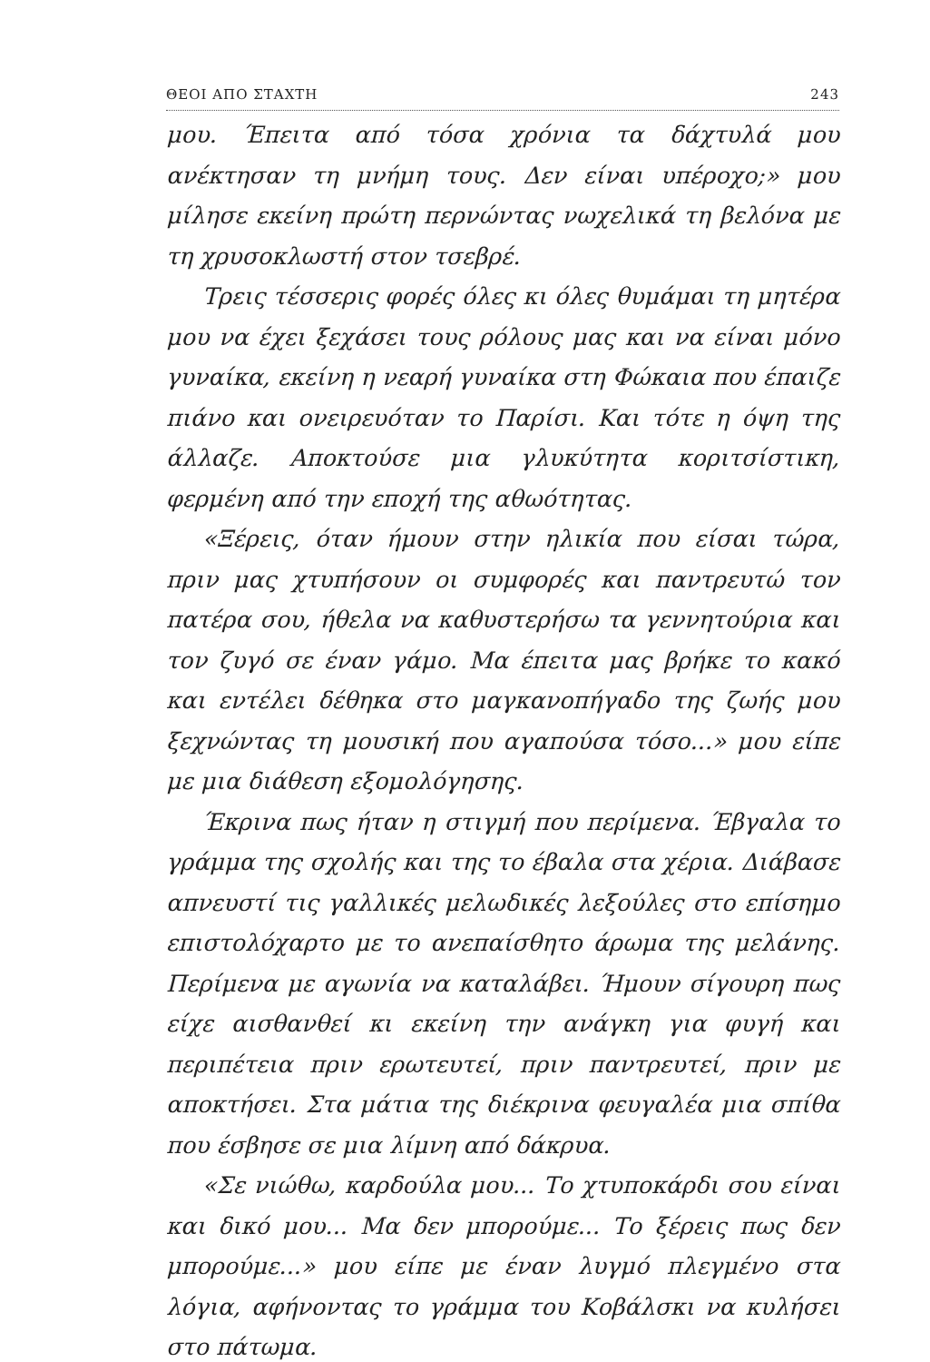ΘΕΟΙ ΑΠΟ ΣΤΑΧΤΗ 243
μου. Έπειτα από τόσα χρόνια τα δάχτυλά μου ανέκτησαν τη μνήμη τους. Δεν είναι υπέροχο;» μου μίλησε εκείνη πρώτη περνώντας νωχελικά τη βελόνα με τη χρυσοκλωστή στον τσεβρέ.
Τρεις τέσσερις φορές όλες κι όλες θυμάμαι τη μητέρα μου να έχει ξεχάσει τους ρόλους μας και να είναι μόνο γυναίκα, εκείνη η νεαρή γυναίκα στη Φώκαια που έπαιζε πιάνο και ονειρευόταν το Παρίσι. Και τότε η όψη της άλλαζε. Αποκτούσε μια γλυκύτητα κοριτσίστικη, φερμένη από την εποχή της αθωότητας.
«Ξέρεις, όταν ήμουν στην ηλικία που είσαι τώρα, πριν μας χτυπήσουν οι συμφορές και παντρευτώ τον πατέρα σου, ήθελα να καθυστερήσω τα γεννητούρια και τον ζυγό σε έναν γάμο. Μα έπειτα μας βρήκε το κακό και εντέλει δέθηκα στο μαγκανοπήγαδο της ζωής μου ξεχνώντας τη μουσική που αγαπούσα τόσο...» μου είπε με μια διάθεση εξομολόγησης.
Έκρινα πως ήταν η στιγμή που περίμενα. Έβγαλα το γράμμα της σχολής και της το έβαλα στα χέρια. Διάβασε απνευστί τις γαλλικές μελωδικές λεξούλες στο επίσημο επιστολόχαρτο με το ανεπαίσθητο άρωμα της μελάνης. Περίμενα με αγωνία να καταλάβει. Ήμουν σίγουρη πως είχε αισθανθεί κι εκείνη την ανάγκη για φυγή και περιπέτεια πριν ερωτευτεί, πριν παντρευτεί, πριν με αποκτήσει. Στα μάτια της διέκρινα φευγαλέα μια σπίθα που έσβησε σε μια λίμνη από δάκρυα.
«Σε νιώθω, καρδούλα μου... Το χτυποκάρδι σου είναι και δικό μου... Μα δεν μπορούμε... Το ξέρεις πως δεν μπορούμε...» μου είπε με έναν λυγμό πλεγμένο στα λόγια, αφήνοντας το γράμμα του Κοβάλσκι να κυλήσει στο πάτωμα.